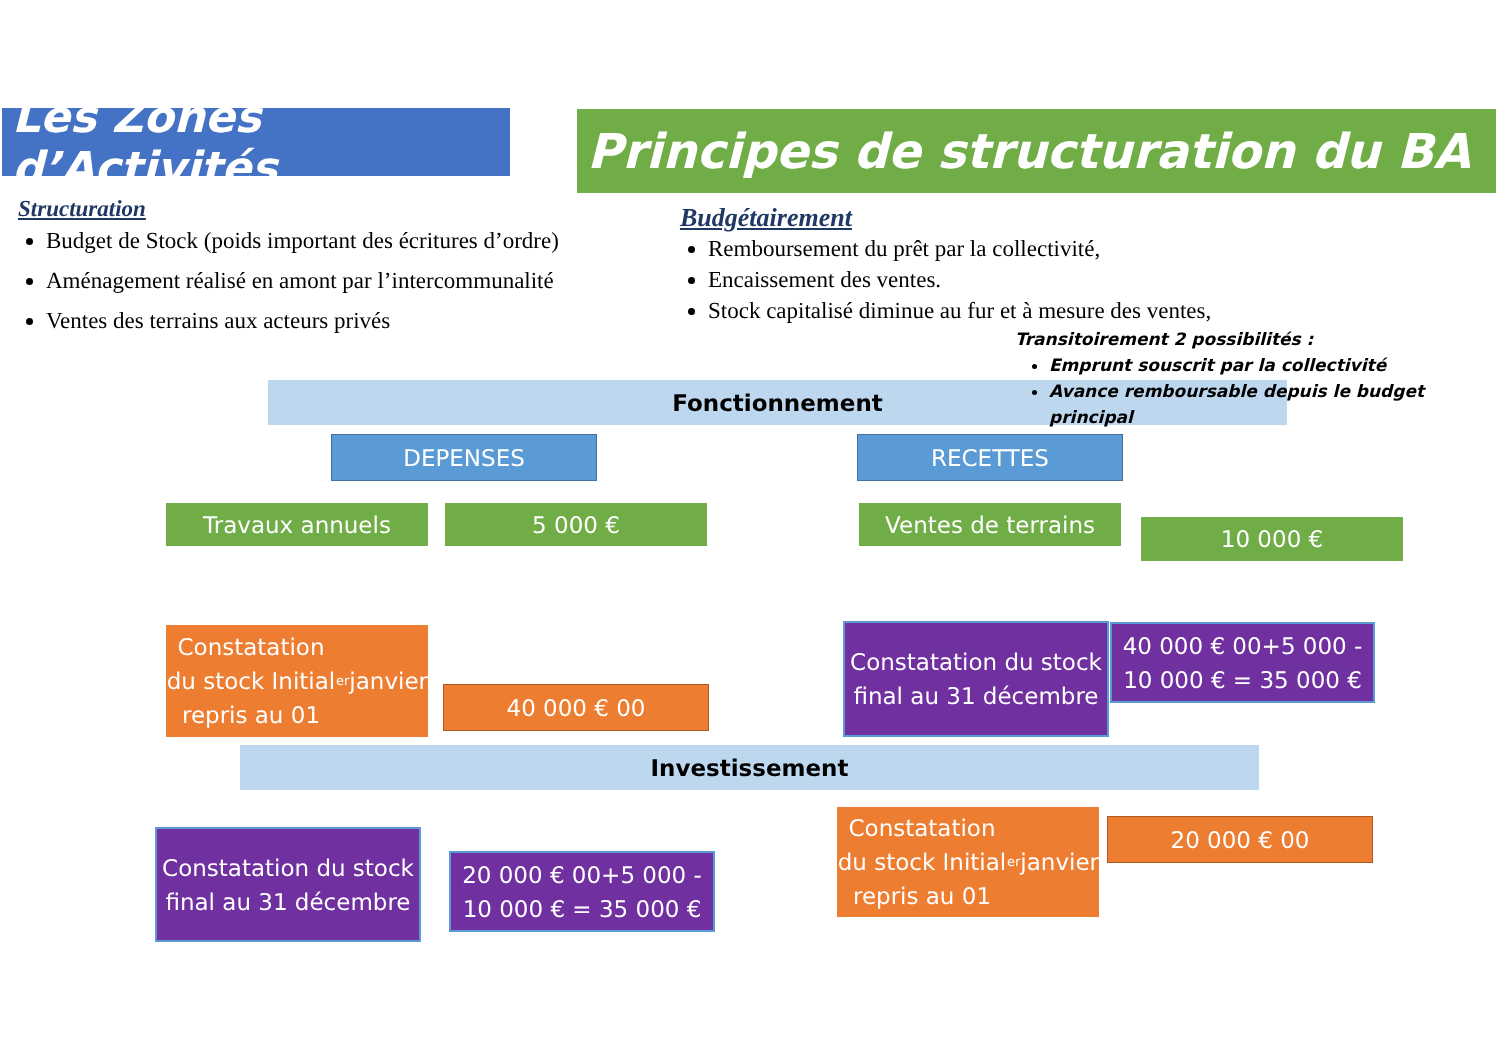Les Zones d’Activités
Principes de structuration du BA
Structuration
Budget de Stock (poids important des écritures d’ordre)
Aménagement réalisé en amont par l’intercommunalité
Ventes des terrains aux acteurs privés
Budgétairement
Remboursement du prêt par la collectivité,
Encaissement des ventes.
Stock capitalisé diminue au fur et à mesure des ventes,
Fonctionnement
Transitoirement 2 possibilités :
Emprunt souscrit par la collectivité
Avance remboursable depuis le budget principal
DEPENSES RECETTES
Travaux annuels 5 000 € Ventes de terrains
10 000 €
Constatation du stock Initial repris au 01<sup>er</sup> janvier
40 000 € 00
Constatation du stock final au 31 décembre
40 000 € 00+5 000 - 10 000 € = 35 000 €
Investissement
Constatation du stock final au 31 décembre
20 000 € 00+5 000 - 10 000 € = 35 000 €
Constatation du stock Initial repris au 01<sup>er</sup> janvier
20 000 € 00